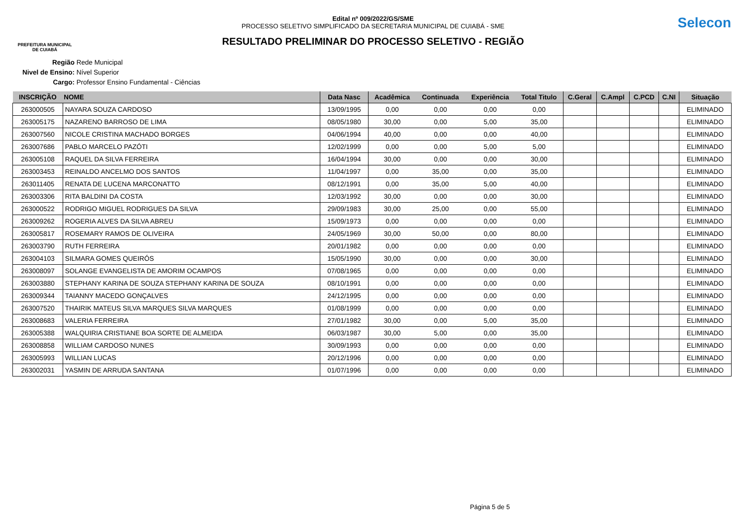PREFEITURA MUNICIPAL
DE CUIABÁ
Edital nº 009/2022/GS/SME
PROCESSO SELETIVO SIMPLIFICADO DA SECRETARIA MUNICIPAL DE CUIABÁ - SME
RESULTADO PRELIMINAR DO PROCESSO SELETIVO - REGIÃO
Selecon
Região Rede Municipal
Nivel de Ensino: Nível Superior
Cargo: Professor Ensino Fundamental - Ciências
| INSCRIÇÃO | NOME | Data Nasc | Acadêmica | Continuada | Experiência | Total Titulo | C.Geral | C.Ampl | C.PCD | C.NI | Situação |
| --- | --- | --- | --- | --- | --- | --- | --- | --- | --- | --- | --- |
| 263000505 | NAYARA SOUZA CARDOSO | 13/09/1995 | 0,00 | 0,00 | 0,00 | 0,00 | | | | | ELIMINADO |
| 263005175 | NAZARENO BARROSO DE LIMA | 08/05/1980 | 30,00 | 0,00 | 5,00 | 35,00 | | | | | ELIMINADO |
| 263007560 | NICOLE CRISTINA MACHADO BORGES | 04/06/1994 | 40,00 | 0,00 | 0,00 | 40,00 | | | | | ELIMINADO |
| 263007686 | PABLO MARCELO PAZÓTI | 12/02/1999 | 0,00 | 0,00 | 5,00 | 5,00 | | | | | ELIMINADO |
| 263005108 | RAQUEL DA SILVA FERREIRA | 16/04/1994 | 30,00 | 0,00 | 0,00 | 30,00 | | | | | ELIMINADO |
| 263003453 | REINALDO ANCELMO DOS SANTOS | 11/04/1997 | 0,00 | 35,00 | 0,00 | 35,00 | | | | | ELIMINADO |
| 263011405 | RENATA DE LUCENA MARCONATTO | 08/12/1991 | 0,00 | 35,00 | 5,00 | 40,00 | | | | | ELIMINADO |
| 263003306 | RITA BALDINI DA COSTA | 12/03/1992 | 30,00 | 0,00 | 0,00 | 30,00 | | | | | ELIMINADO |
| 263000522 | RODRIGO MIGUEL RODRIGUES DA SILVA | 29/09/1983 | 30,00 | 25,00 | 0,00 | 55,00 | | | | | ELIMINADO |
| 263009262 | ROGERIA ALVES DA SILVA ABREU | 15/09/1973 | 0,00 | 0,00 | 0,00 | 0,00 | | | | | ELIMINADO |
| 263005817 | ROSEMARY RAMOS DE OLIVEIRA | 24/05/1969 | 30,00 | 50,00 | 0,00 | 80,00 | | | | | ELIMINADO |
| 263003790 | RUTH FERREIRA | 20/01/1982 | 0,00 | 0,00 | 0,00 | 0,00 | | | | | ELIMINADO |
| 263004103 | SILMARA GOMES QUEIRÓS | 15/05/1990 | 30,00 | 0,00 | 0,00 | 30,00 | | | | | ELIMINADO |
| 263008097 | SOLANGE EVANGELISTA DE AMORIM OCAMPOS | 07/08/1965 | 0,00 | 0,00 | 0,00 | 0,00 | | | | | ELIMINADO |
| 263003880 | STEPHANY KARINA DE SOUZA STEPHANY KARINA DE SOUZA | 08/10/1991 | 0,00 | 0,00 | 0,00 | 0,00 | | | | | ELIMINADO |
| 263009344 | TAIANNY MACEDO GONÇALVES | 24/12/1995 | 0,00 | 0,00 | 0,00 | 0,00 | | | | | ELIMINADO |
| 263007520 | THAIRIK MATEUS SILVA MARQUES SILVA MARQUES | 01/08/1999 | 0,00 | 0,00 | 0,00 | 0,00 | | | | | ELIMINADO |
| 263008683 | VALERIA FERREIRA | 27/01/1982 | 30,00 | 0,00 | 5,00 | 35,00 | | | | | ELIMINADO |
| 263005388 | WALQUIRIA CRISTIANE BOA SORTE DE ALMEIDA | 06/03/1987 | 30,00 | 5,00 | 0,00 | 35,00 | | | | | ELIMINADO |
| 263008858 | WILLIAM CARDOSO NUNES | 30/09/1993 | 0,00 | 0,00 | 0,00 | 0,00 | | | | | ELIMINADO |
| 263005993 | WILLIAN LUCAS | 20/12/1996 | 0,00 | 0,00 | 0,00 | 0,00 | | | | | ELIMINADO |
| 263002031 | YASMIN DE ARRUDA SANTANA | 01/07/1996 | 0,00 | 0,00 | 0,00 | 0,00 | | | | | ELIMINADO |
Página 5 de 5